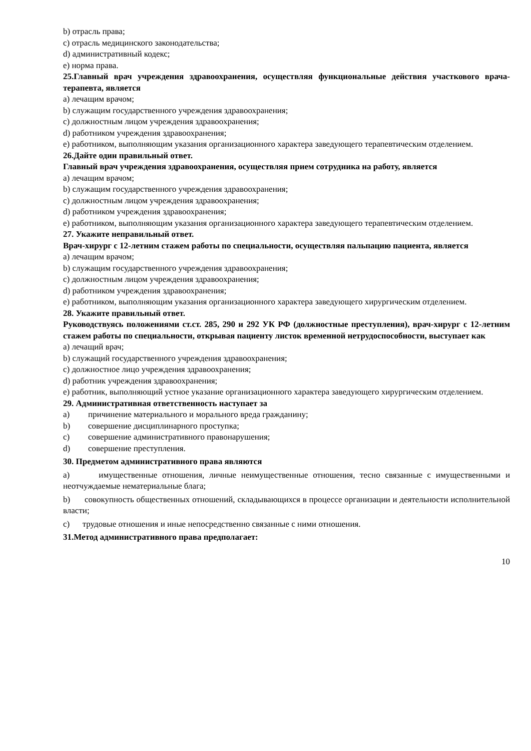b) отрасль права;
c) отрасль медицинского законодательства;
d) административный кодекс;
e) норма права.
25.Главный врач учреждения здравоохранения, осуществляя функциональные действия участкового врача-терапевта, является
a) лечащим врачом;
b) служащим государственного учреждения здравоохранения;
c) должностным лицом учреждения здравоохранения;
d) работником учреждения здравоохранения;
e) работником, выполняющим указания организационного характера заведующего терапевтическим отделением.
26.Дайте один правильный ответ.
Главный врач учреждения здравоохранения, осуществляя прием сотрудника на работу, является
a) лечащим врачом;
b) служащим государственного учреждения здравоохранения;
c) должностным лицом учреждения здравоохранения;
d) работником учреждения здравоохранения;
e) работником, выполняющим указания организационного характера заведующего терапевтическим отделением.
27. Укажите неправильный ответ.
Врач-хирург с 12-летним стажем работы по специальности, осуществляя пальпацию пациента, является
a) лечащим врачом;
b) служащим государственного учреждения здравоохранения;
c) должностным лицом учреждения здравоохранения;
d) работником учреждения здравоохранения;
e) работником, выполняющим указания организационного характера заведующего хирургическим отделением.
28. Укажите правильный ответ.
Руководствуясь положениями ст.ст. 285, 290 и 292 УК РФ (должностные преступления), врач-хирург с 12-летним стажем работы по специальности, открывая пациенту листок временной нетрудоспособности, выступает как
a) лечащий врач;
b) служащий государственного учреждения здравоохранения;
c) должностное лицо учреждения здравоохранения;
d) работник учреждения здравоохранения;
e) работник, выполняющий устное указание организационного характера заведующего хирургическим отделением.
29. Административная ответственность наступает за
a) причинение материального и морального вреда гражданину;
b) совершение дисциплинарного проступка;
c) совершение административного правонарушения;
d) совершение преступления.
30. Предметом административного права являются
a) имущественные отношения, личные неимущественные отношения, тесно связанные с имущественными и неотчуждаемые нематериальные блага;
b) совокупность общественных отношений, складывающихся в процессе организации и деятельности исполнительной власти;
c) трудовые отношения и иные непосредственно связанные с ними отношения.
31.Метод административного права предполагает:
10